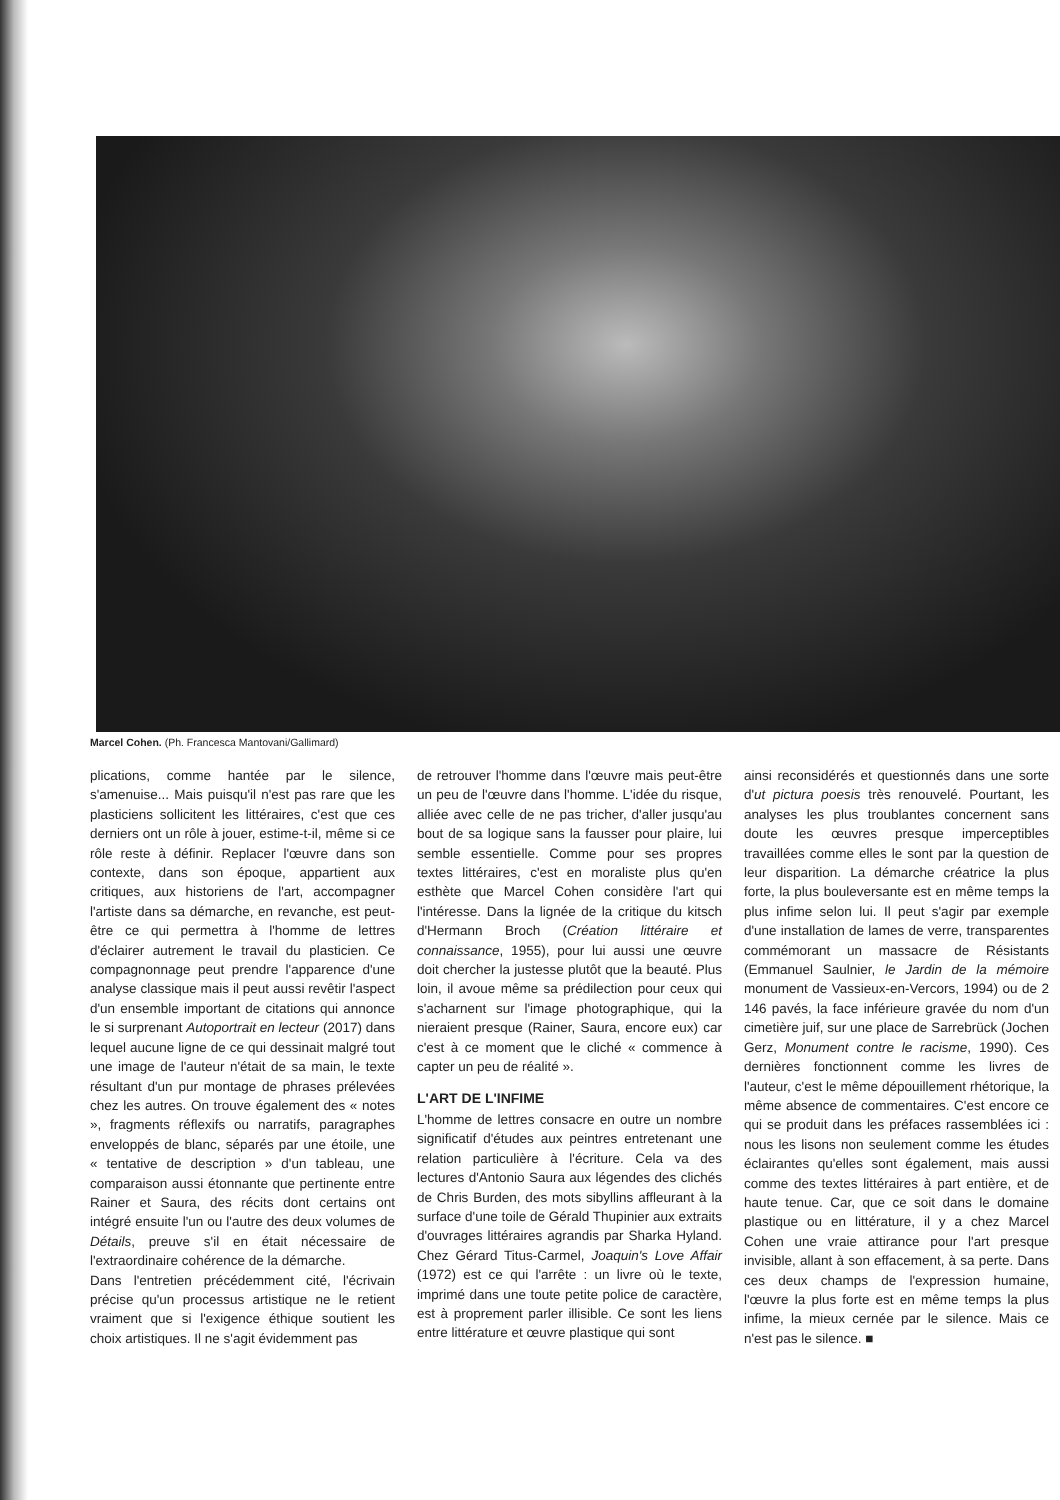Marcel Cohen. (Ph. Francesca Mantovani/Gallimard)
plications, comme hantée par le silence, s'amenuise... Mais puisqu'il n'est pas rare que les plasticiens sollicitent les littéraires, c'est que ces derniers ont un rôle à jouer, estime-t-il, même si ce rôle reste à définir. Replacer l'œuvre dans son contexte, dans son époque, appartient aux critiques, aux historiens de l'art, accompagner l'artiste dans sa démarche, en revanche, est peut-être ce qui permettra à l'homme de lettres d'éclairer autrement le travail du plasticien. Ce compagnonnage peut prendre l'apparence d'une analyse classique mais il peut aussi revêtir l'aspect d'un ensemble important de citations qui annonce le si surprenant Autoportrait en lecteur (2017) dans lequel aucune ligne de ce qui dessinait malgré tout une image de l'auteur n'était de sa main, le texte résultant d'un pur montage de phrases prélevées chez les autres. On trouve également des « notes », fragments réflexifs ou narratifs, paragraphes enveloppés de blanc, séparés par une étoile, une « tentative de description » d'un tableau, une comparaison aussi étonnante que pertinente entre Rainer et Saura, des récits dont certains ont intégré ensuite l'un ou l'autre des deux volumes de Détails, preuve s'il en était nécessaire de l'extraordinaire cohérence de la démarche.
Dans l'entretien précédemment cité, l'écrivain précise qu'un processus artistique ne le retient vraiment que si l'exigence éthique soutient les choix artistiques. Il ne s'agit évidemment pas
de retrouver l'homme dans l'œuvre mais peut-être un peu de l'œuvre dans l'homme. L'idée du risque, alliée avec celle de ne pas tricher, d'aller jusqu'au bout de sa logique sans la fausser pour plaire, lui semble essentielle. Comme pour ses propres textes littéraires, c'est en moraliste plus qu'en esthète que Marcel Cohen considère l'art qui l'intéresse. Dans la lignée de la critique du kitsch d'Hermann Broch (Création littéraire et connaissance, 1955), pour lui aussi une œuvre doit chercher la justesse plutôt que la beauté. Plus loin, il avoue même sa prédilection pour ceux qui s'acharnent sur l'image photographique, qui la nieraient presque (Rainer, Saura, encore eux) car c'est à ce moment que le cliché « commence à capter un peu de réalité ».
L'ART DE L'INFIME
L'homme de lettres consacre en outre un nombre significatif d'études aux peintres entretenant une relation particulière à l'écriture. Cela va des lectures d'Antonio Saura aux légendes des clichés de Chris Burden, des mots sibyllins affleurant à la surface d'une toile de Gérald Thupinier aux extraits d'ouvrages littéraires agrandis par Sharka Hyland. Chez Gérard Titus-Carmel, Joaquin's Love Affair (1972) est ce qui l'arrête : un livre où le texte, imprimé dans une toute petite police de caractère, est à proprement parler illisible. Ce sont les liens entre littérature et œuvre plastique qui sont
ainsi reconsidérés et questionnés dans une sorte d'ut pictura poesis très renouvelé. Pourtant, les analyses les plus troublantes concernent sans doute les œuvres presque imperceptibles travaillées comme elles le sont par la question de leur disparition. La démarche créatrice la plus forte, la plus bouleversante est en même temps la plus infime selon lui. Il peut s'agir par exemple d'une installation de lames de verre, transparentes commémorant un massacre de Résistants (Emmanuel Saulnier, le Jardin de la mémoire monument de Vassieux-en-Vercors, 1994) ou de 2 146 pavés, la face inférieure gravée du nom d'un cimetière juif, sur une place de Sarrebrück (Jochen Gerz, Monument contre le racisme, 1990). Ces dernières fonctionnent comme les livres de l'auteur, c'est le même dépouillement rhétorique, la même absence de commentaires. C'est encore ce qui se produit dans les préfaces rassemblées ici : nous les lisons non seulement comme les études éclairantes qu'elles sont également, mais aussi comme des textes littéraires à part entière, et de haute tenue. Car, que ce soit dans le domaine plastique ou en littérature, il y a chez Marcel Cohen une vraie attirance pour l'art presque invisible, allant à son effacement, à sa perte. Dans ces deux champs de l'expression humaine, l'œuvre la plus forte est en même temps la plus infime, la mieux cernée par le silence. Mais ce n'est pas le silence. ■